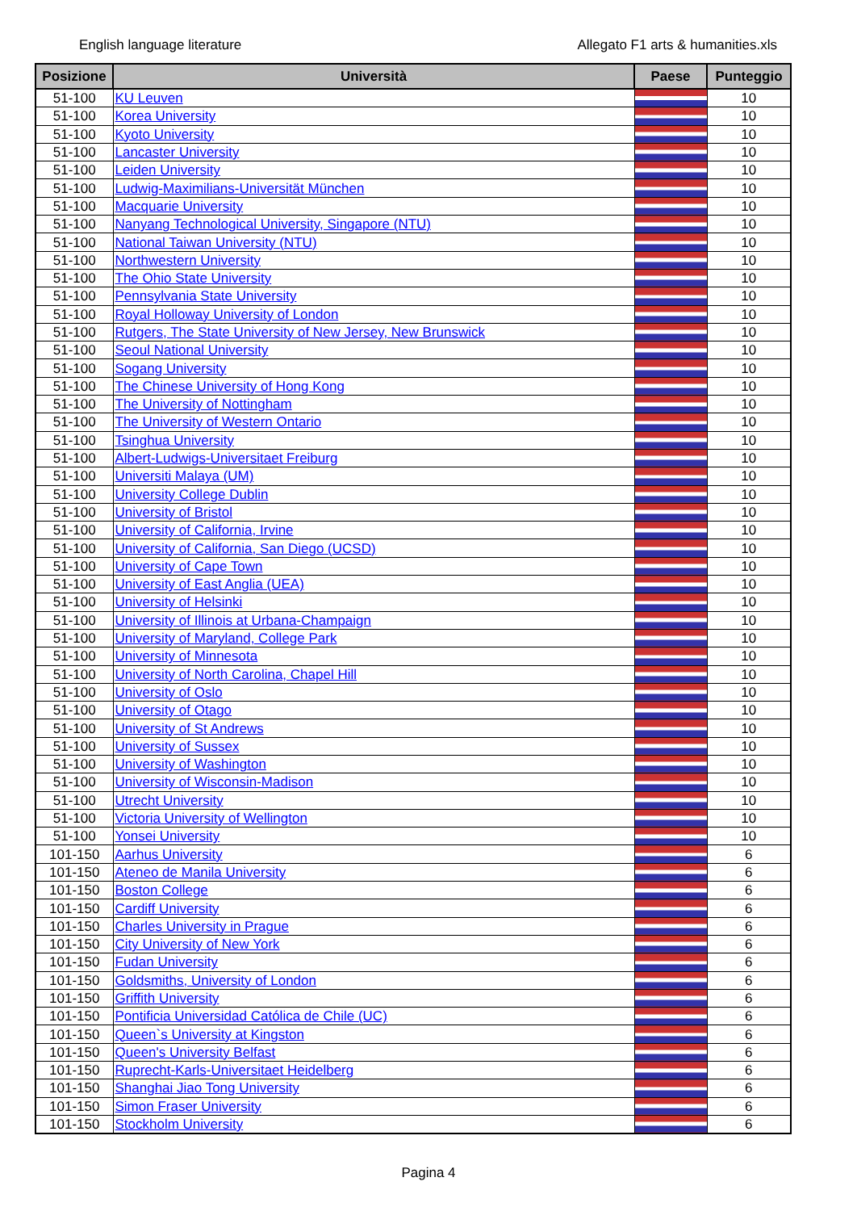English language literature Allegato F1 arts & humanities.xls
| Posizione | Università | Paese | Punteggio |
| --- | --- | --- | --- |
| 51-100 | KU Leuven | | 10 |
| 51-100 | Korea University | | 10 |
| 51-100 | Kyoto University | | 10 |
| 51-100 | Lancaster University | | 10 |
| 51-100 | Leiden University | | 10 |
| 51-100 | Ludwig-Maximilians-Universität München | | 10 |
| 51-100 | Macquarie University | | 10 |
| 51-100 | Nanyang Technological University, Singapore (NTU) | | 10 |
| 51-100 | National Taiwan University (NTU) | | 10 |
| 51-100 | Northwestern University | | 10 |
| 51-100 | The Ohio State University | | 10 |
| 51-100 | Pennsylvania State University | | 10 |
| 51-100 | Royal Holloway University of London | | 10 |
| 51-100 | Rutgers, The State University of New Jersey, New Brunswick | | 10 |
| 51-100 | Seoul National University | | 10 |
| 51-100 | Sogang University | | 10 |
| 51-100 | The Chinese University of Hong Kong | | 10 |
| 51-100 | The University of Nottingham | | 10 |
| 51-100 | The University of Western Ontario | | 10 |
| 51-100 | Tsinghua University | | 10 |
| 51-100 | Albert-Ludwigs-Universitaet Freiburg | | 10 |
| 51-100 | Universiti Malaya (UM) | | 10 |
| 51-100 | University College Dublin | | 10 |
| 51-100 | University of Bristol | | 10 |
| 51-100 | University of California, Irvine | | 10 |
| 51-100 | University of California, San Diego (UCSD) | | 10 |
| 51-100 | University of Cape Town | | 10 |
| 51-100 | University of East Anglia (UEA) | | 10 |
| 51-100 | University of Helsinki | | 10 |
| 51-100 | University of Illinois at Urbana-Champaign | | 10 |
| 51-100 | University of Maryland, College Park | | 10 |
| 51-100 | University of Minnesota | | 10 |
| 51-100 | University of North Carolina, Chapel Hill | | 10 |
| 51-100 | University of Oslo | | 10 |
| 51-100 | University of Otago | | 10 |
| 51-100 | University of St Andrews | | 10 |
| 51-100 | University of Sussex | | 10 |
| 51-100 | University of Washington | | 10 |
| 51-100 | University of Wisconsin-Madison | | 10 |
| 51-100 | Utrecht University | | 10 |
| 51-100 | Victoria University of Wellington | | 10 |
| 51-100 | Yonsei University | | 10 |
| 101-150 | Aarhus University | | 6 |
| 101-150 | Ateneo de Manila University | | 6 |
| 101-150 | Boston College | | 6 |
| 101-150 | Cardiff University | | 6 |
| 101-150 | Charles University in Prague | | 6 |
| 101-150 | City University of New York | | 6 |
| 101-150 | Fudan University | | 6 |
| 101-150 | Goldsmiths, University of London | | 6 |
| 101-150 | Griffith University | | 6 |
| 101-150 | Pontificia Universidad Católica de Chile (UC) | | 6 |
| 101-150 | Queen`s University at Kingston | | 6 |
| 101-150 | Queen's University Belfast | | 6 |
| 101-150 | Ruprecht-Karls-Universitaet Heidelberg | | 6 |
| 101-150 | Shanghai Jiao Tong University | | 6 |
| 101-150 | Simon Fraser University | | 6 |
| 101-150 | Stockholm University | | 6 |
Pagina 4